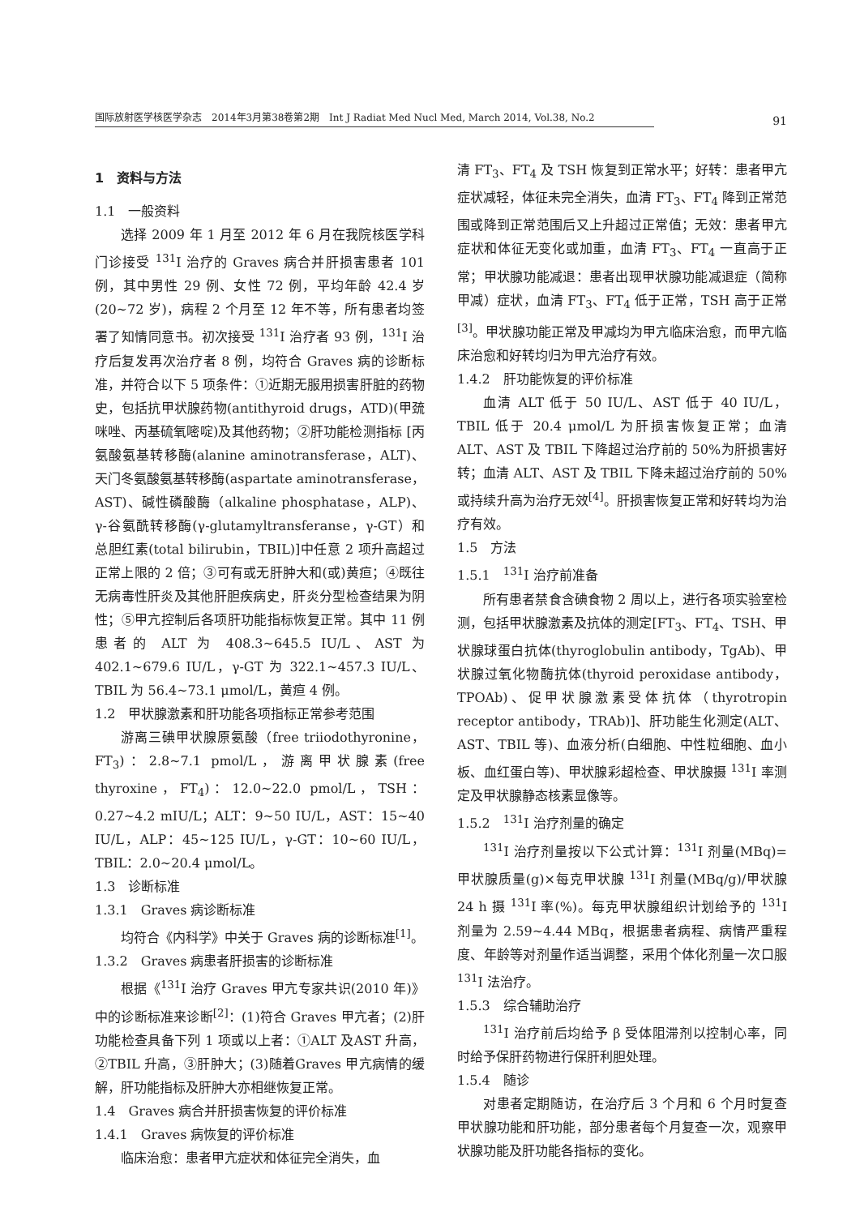国际放射医学核医学杂志　2014年3月第38卷第2期　Int J Radiat Med Nucl Med, March 2014, Vol.38, No.2
91
1　资料与方法
1.1　一般资料
选择 2009 年 1 月至 2012 年 6 月在我院核医学科门诊接受 <sup>131</sup>I 治疗的 Graves 病合并肝损害患者 101 例，其中男性 29 例、女性 72 例，平均年龄 42.4 岁(20~72 岁)，病程 2 个月至 12 年不等，所有患者均签署了知情同意书。初次接受 <sup>131</sup>I 治疗者 93 例，<sup>131</sup>I 治疗后复发再次治疗者 8 例，均符合 Graves 病的诊断标准，并符合以下 5 项条件：①近期无服用损害肝脏的药物史，包括抗甲状腺药物(antithyroid drugs，ATD)(甲巯咪唑、丙基硫氧嘧啶)及其他药物；②肝功能检测指标 [丙氨酸氨基转移酶(alanine aminotransferase，ALT)、天门冬氨酸氨基转移酶(aspartate aminotransferase，AST)、碱性磷酸酶（alkaline phosphatase，ALP)、γ-谷氨酰转移酶(γ-glutamyltransferanse，γ-GT）和总胆红素(total bilirubin，TBIL)]中任意 2 项升高超过正常上限的 2 倍；③可有或无肝肿大和(或)黄疸；④既往无病毒性肝炎及其他肝胆疾病史，肝炎分型检查结果为阴性；⑤甲亢控制后各项肝功能指标恢复正常。其中 11 例患者的 ALT 为 408.3~645.5 IU/L、AST 为 402.1~679.6 IU/L，γ-GT 为 322.1~457.3 IU/L、TBIL 为 56.4~73.1 μmol/L，黄疸 4 例。
1.2　甲状腺激素和肝功能各项指标正常参考范围
游离三碘甲状腺原氨酸（free triiodothyronine，FT<sub>3</sub>)：2.8~7.1 pmol/L，游离甲状腺素(free thyroxine，FT<sub>4</sub>)：12.0~22.0 pmol/L，TSH：0.27~4.2 mIU/L；ALT：9~50 IU/L，AST：15~40 IU/L，ALP：45~125 IU/L，γ-GT：10~60 IU/L，TBIL：2.0~20.4 μmol/L。
1.3　诊断标准
1.3.1　Graves 病诊断标准
均符合《内科学》中关于 Graves 病的诊断标准<sup>[1]</sup>。
1.3.2　Graves 病患者肝损害的诊断标准
根据《<sup>131</sup>I 治疗 Graves 甲亢专家共识(2010 年)》中的诊断标准来诊断<sup>[2]</sup>：(1)符合 Graves 甲亢者；(2)肝功能检查具备下列 1 项或以上者：①ALT 及AST 升高，②TBIL 升高，③肝肿大；(3)随着Graves 甲亢病情的缓解，肝功能指标及肝肿大亦相继恢复正常。
1.4　Graves 病合并肝损害恢复的评价标准
1.4.1　Graves 病恢复的评价标准
临床治愈：患者甲亢症状和体征完全消失，血
清 FT<sub>3</sub>、FT<sub>4</sub> 及 TSH 恢复到正常水平；好转：患者甲亢症状减轻，体征未完全消失，血清 FT<sub>3</sub>、FT<sub>4</sub> 降到正常范围或降到正常范围后又上升超过正常值；无效：患者甲亢症状和体征无变化或加重，血清 FT<sub>3</sub>、FT<sub>4</sub> 一直高于正常；甲状腺功能减退：患者出现甲状腺功能减退症（简称甲减）症状，血清 FT<sub>3</sub>、FT<sub>4</sub> 低于正常，TSH 高于正常<sup>[3]</sup>。甲状腺功能正常及甲减均为甲亢临床治愈，而甲亢临床治愈和好转均归为甲亢治疗有效。
1.4.2　肝功能恢复的评价标准
血清 ALT 低于 50 IU/L、AST 低于 40 IU/L，TBIL 低于 20.4 μmol/L 为肝损害恢复正常；血清 ALT、AST 及 TBIL 下降超过治疗前的 50%为肝损害好转；血清 ALT、AST 及 TBIL 下降未超过治疗前的 50%或持续升高为治疗无效<sup>[4]</sup>。肝损害恢复正常和好转均为治疗有效。
1.5　方法
1.5.1　<sup>131</sup>I 治疗前准备
所有患者禁食含碘食物 2 周以上，进行各项实验室检测，包括甲状腺激素及抗体的测定[FT<sub>3</sub>、FT<sub>4</sub>、TSH、甲状腺球蛋白抗体(thyroglobulin antibody，TgAb)、甲状腺过氧化物酶抗体(thyroid peroxidase antibody，TPOAb)、促甲状腺激素受体抗体（thyrotropin receptor antibody，TRAb)]、肝功能生化测定(ALT、AST、TBIL 等)、血液分析(白细胞、中性粒细胞、血小板、血红蛋白等)、甲状腺彩超检查、甲状腺摄 <sup>131</sup>I 率测定及甲状腺静态核素显像等。
1.5.2　<sup>131</sup>I 治疗剂量的确定
<sup>131</sup>I 治疗剂量按以下公式计算：<sup>131</sup>I 剂量(MBq)=甲状腺质量(g)×每克甲状腺 <sup>131</sup>I 剂量(MBq/g)/甲状腺 24 h 摄 <sup>131</sup>I 率(%)。每克甲状腺组织计划给予的 <sup>131</sup>I 剂量为 2.59~4.44 MBq，根据患者病程、病情严重程度、年龄等对剂量作适当调整，采用个体化剂量一次口服 <sup>131</sup>I 法治疗。
1.5.3　综合辅助治疗
<sup>131</sup>I 治疗前后均给予 β 受体阻滞剂以控制心率，同时给予保肝药物进行保肝利胆处理。
1.5.4　随诊
对患者定期随访，在治疗后 3 个月和 6 个月时复查甲状腺功能和肝功能，部分患者每个月复查一次，观察甲状腺功能及肝功能各指标的变化。